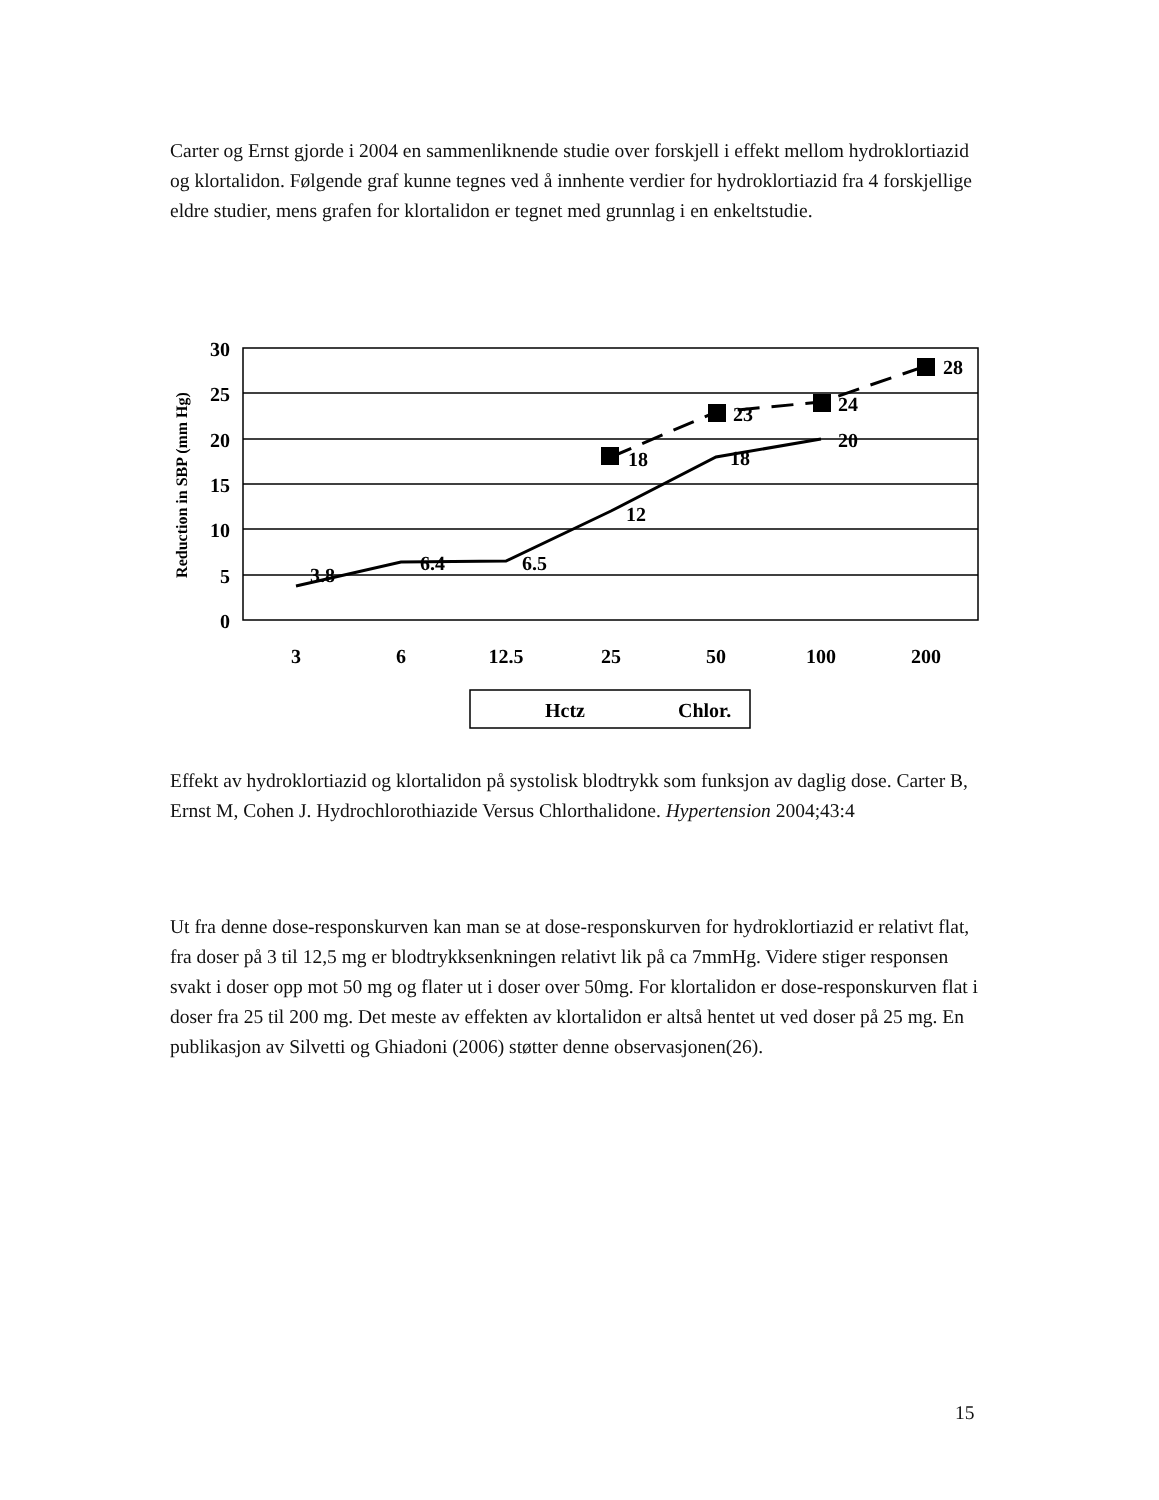Carter og Ernst gjorde i 2004 en sammenliknende studie over forskjell i effekt mellom hydroklortiazid og klortalidon. Følgende graf kunne tegnes ved å innhente verdier for hydroklortiazid fra 4 forskjellige eldre studier, mens grafen for klortalidon er tegnet med grunnlag i en enkeltstudie.
30
25
20
15
10
5
0
3
6
12.5
25
50
100
200
3.8
6.4
6.5
12
18
20
18
23
24
28
Reduction in SBP (mm Hg)
Hctz
Chlor.
Effekt av hydroklortiazid og klortalidon på systolisk blodtrykk som funksjon av daglig dose. Carter B, Ernst M, Cohen J. Hydrochlorothiazide Versus Chlorthalidone. Hypertension 2004;43:4
Ut fra denne dose-responskurven kan man se at dose-responskurven for hydroklortiazid er relativt flat, fra doser på 3 til 12,5 mg er blodtrykksenkningen relativt lik på ca 7mmHg. Videre stiger responsen svakt i doser opp mot 50 mg og flater ut i doser over 50mg. For klortalidon er dose-responskurven flat i doser fra 25 til 200 mg. Det meste av effekten av klortalidon er altså hentet ut ved doser på 25 mg. En publikasjon av Silvetti og Ghiadoni (2006) støtter denne observasjonen(26).
15